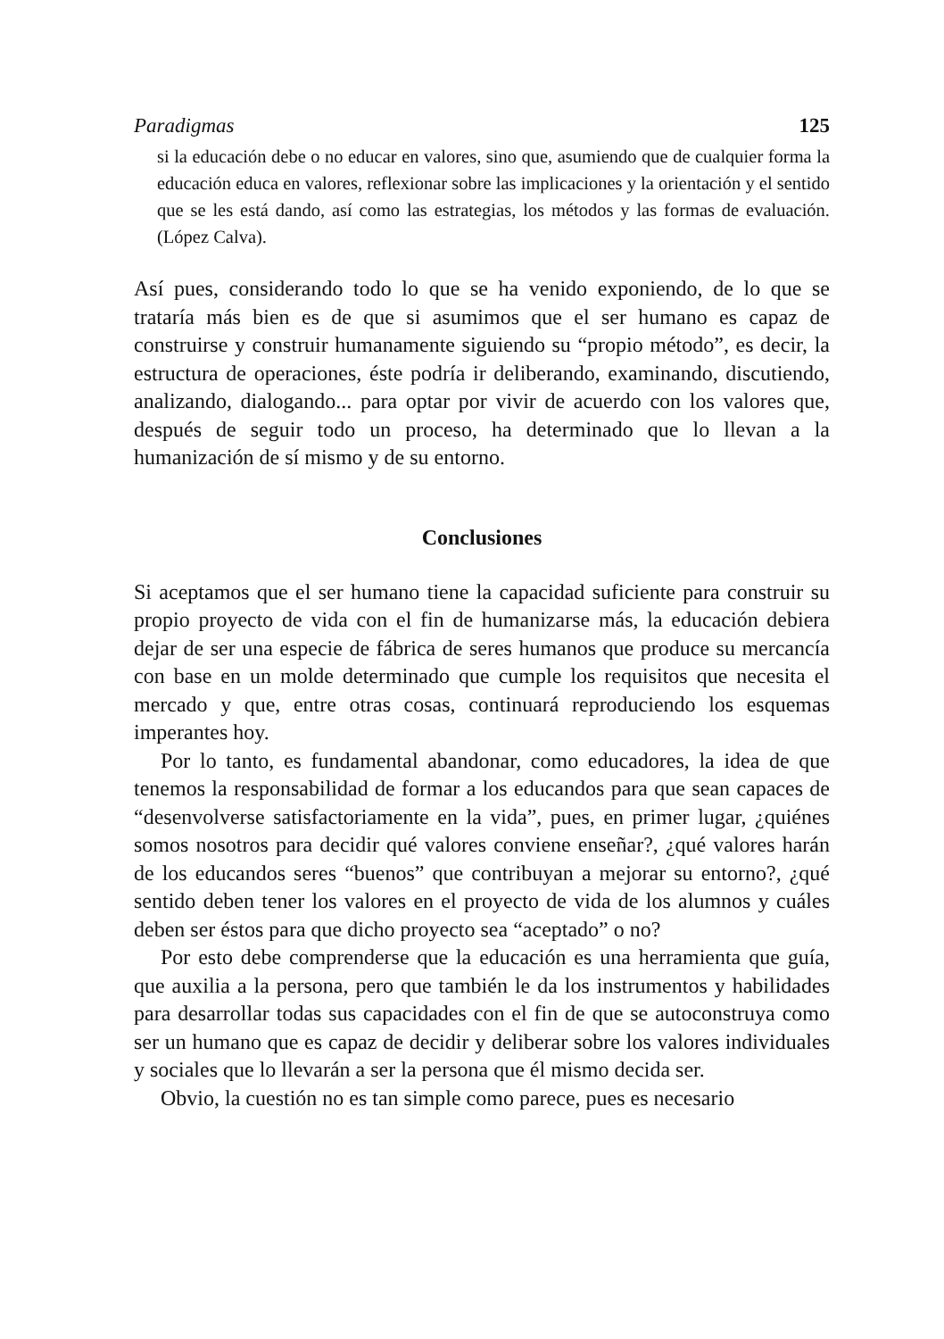Paradigmas 125
si la educación debe o no educar en valores, sino que, asumiendo que de cualquier forma la educación educa en valores, reflexionar sobre las implicaciones y la orientación y el sentido que se les está dando, así como las estrategias, los métodos y las formas de evaluación. (López Calva).
Así pues, considerando todo lo que se ha venido exponiendo, de lo que se trataría más bien es de que si asumimos que el ser humano es capaz de construirse y construir humanamente siguiendo su “propio método”, es decir, la estructura de operaciones, éste podría ir deliberando, examinando, discutiendo, analizando, dialogando... para optar por vivir de acuerdo con los valores que, después de seguir todo un proceso, ha determinado que lo llevan a la humanización de sí mismo y de su entorno.
Conclusiones
Si aceptamos que el ser humano tiene la capacidad suficiente para construir su propio proyecto de vida con el fin de humanizarse más, la educación debiera dejar de ser una especie de fábrica de seres humanos que produce su mercancía con base en un molde determinado que cumple los requisitos que necesita el mercado y que, entre otras cosas, continuará reproduciendo los esquemas imperantes hoy.
Por lo tanto, es fundamental abandonar, como educadores, la idea de que tenemos la responsabilidad de formar a los educandos para que sean capaces de “desenvolverse satisfactoriamente en la vida”, pues, en primer lugar, ¿quiénes somos nosotros para decidir qué valores conviene enseñar?, ¿qué valores harán de los educandos seres “buenos” que contribuyan a mejorar su entorno?, ¿qué sentido deben tener los valores en el proyecto de vida de los alumnos y cuáles deben ser éstos para que dicho proyecto sea “aceptado” o no?
Por esto debe comprenderse que la educación es una herramienta que guía, que auxilia a la persona, pero que también le da los instrumentos y habilidades para desarrollar todas sus capacidades con el fin de que se autoconstruya como ser un humano que es capaz de decidir y deliberar sobre los valores individuales y sociales que lo llevarán a ser la persona que él mismo decida ser.
Obvio, la cuestión no es tan simple como parece, pues es necesario